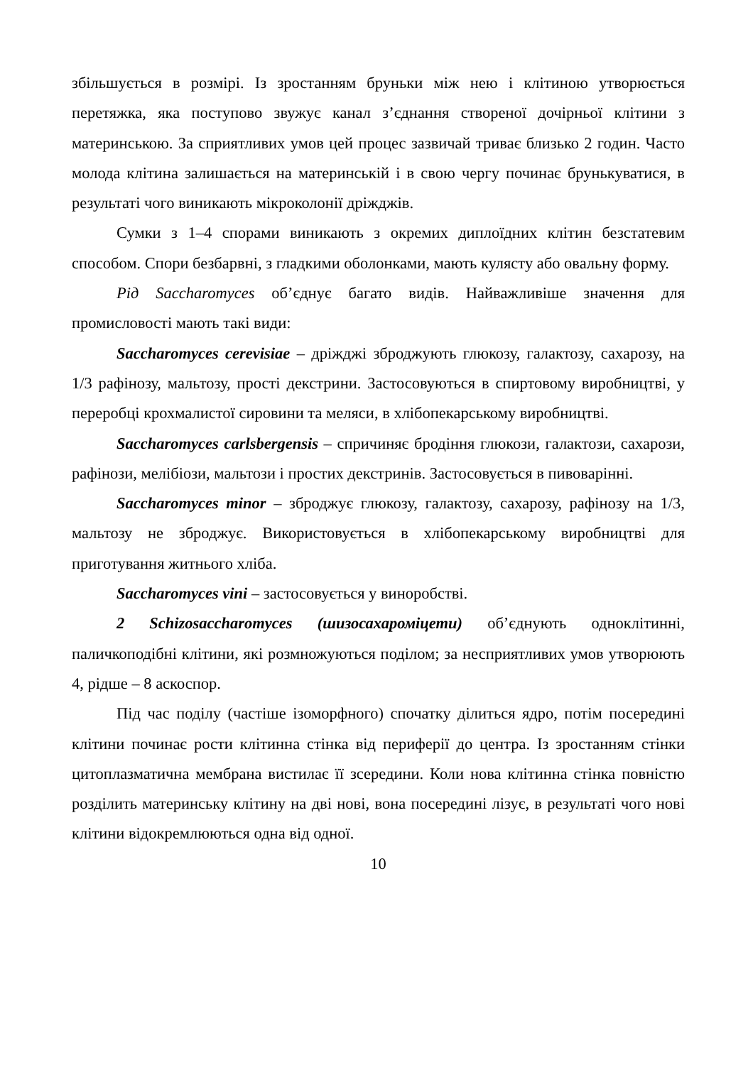збільшується в розмірі. Із зростанням бруньки між нею і клітиною утворюється перетяжка, яка поступово звужує канал з’єднання створеної дочірньої клітини з материнською. За сприятливих умов цей процес зазвичай триває близько 2 годин. Часто молода клітина залишається на материнській і в свою чергу починає брунькуватися, в результаті чого виникають мікроколонії дріжджів.
Сумки з 1–4 спорами виникають з окремих диплоїдних клітин безстатевим способом. Спори безбарвні, з гладкими оболонками, мають кулясту або овальну форму.
Рід Saccharomyces об’єднує багато видів. Найважливіше значення для промисловості мають такі види:
Saccharomyces cerevisiae – дріжджі зброджують глюкозу, галактозу, сахарозу, на 1/3 рафінозу, мальтозу, прості декстрини. Застосовуються в спиртовому виробництві, у переробці крохмалистої сировини та меляси, в хлібопекарському виробництві.
Saccharomyces carlsbergensis – спричиняє бродіння глюкози, галактози, сахарози, рафінози, мелібіози, мальтози і простих декстринів. Застосовується в пивоварінні.
Saccharomyces minor – зброджує глюкозу, галактозу, сахарозу, рафінозу на 1/3, мальтозу не зброджує. Використовується в хлібопекарському виробництві для приготування житнього хліба.
Saccharomyces vini – застосовується у виноробстві.
2 Schizosaccharomyces (шизосахароміцети) об’єднують одноклітинні, паличкоподібні клітини, які розмножуються поділом; за несприятливих умов утворюють 4, рідше – 8 аскоспор.
Під час поділу (частіше ізоморфного) спочатку ділиться ядро, потім посередині клітини починає рости клітинна стінка від периферії до центра. Із зростанням стінки цитоплазматична мембрана вистилає її зсередини. Коли нова клітинна стінка повністю розділить материнську клітину на дві нові, вона посередині лізує, в результаті чого нові клітини відокремлюються одна від одної.
10